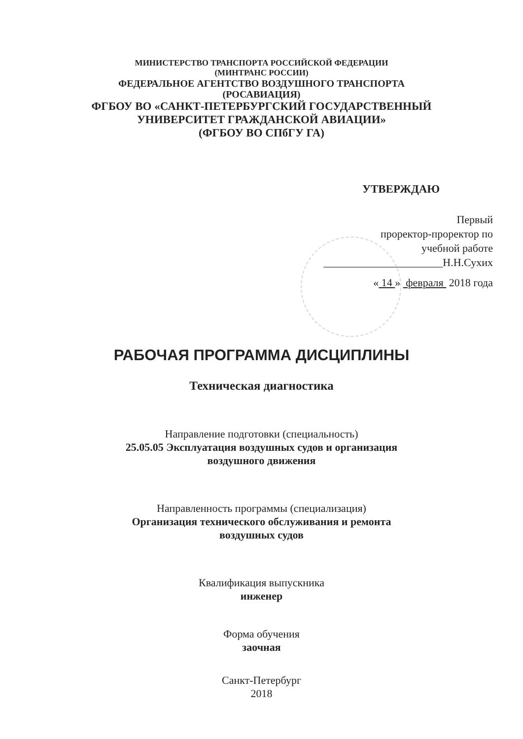МИНИСТЕРСТВО ТРАНСПОРТА РОССИЙСКОЙ ФЕДЕРАЦИИ
(МИНТРАНС РОССИИ)
ФЕДЕРАЛЬНОЕ АГЕНТСТВО ВОЗДУШНОГО ТРАНСПОРТА
(РОСАВИАЦИЯ)
ФГБОУ ВО «САНКТ-ПЕТЕРБУРГСКИЙ ГОСУДАРСТВЕННЫЙ
УНИВЕРСИТЕТ ГРАЖДАНСКОЙ АВИАЦИИ»
(ФГБОУ ВО СПбГУ ГА)
УТВЕРЖДАЮ
Первый
проректор-проректор по
учебной работе
______________________Н.Н.Сухих
« 14 » февраля 2018 года
РАБОЧАЯ ПРОГРАММА ДИСЦИПЛИНЫ
Техническая диагностика
Направление подготовки (специальность)
25.05.05 Эксплуатация воздушных судов и организация
воздушного движения
Направленность программы (специализация)
Организация технического обслуживания и ремонта
воздушных судов
Квалификация выпускника
инженер
Форма обучения
заочная
Санкт-Петербург
2018